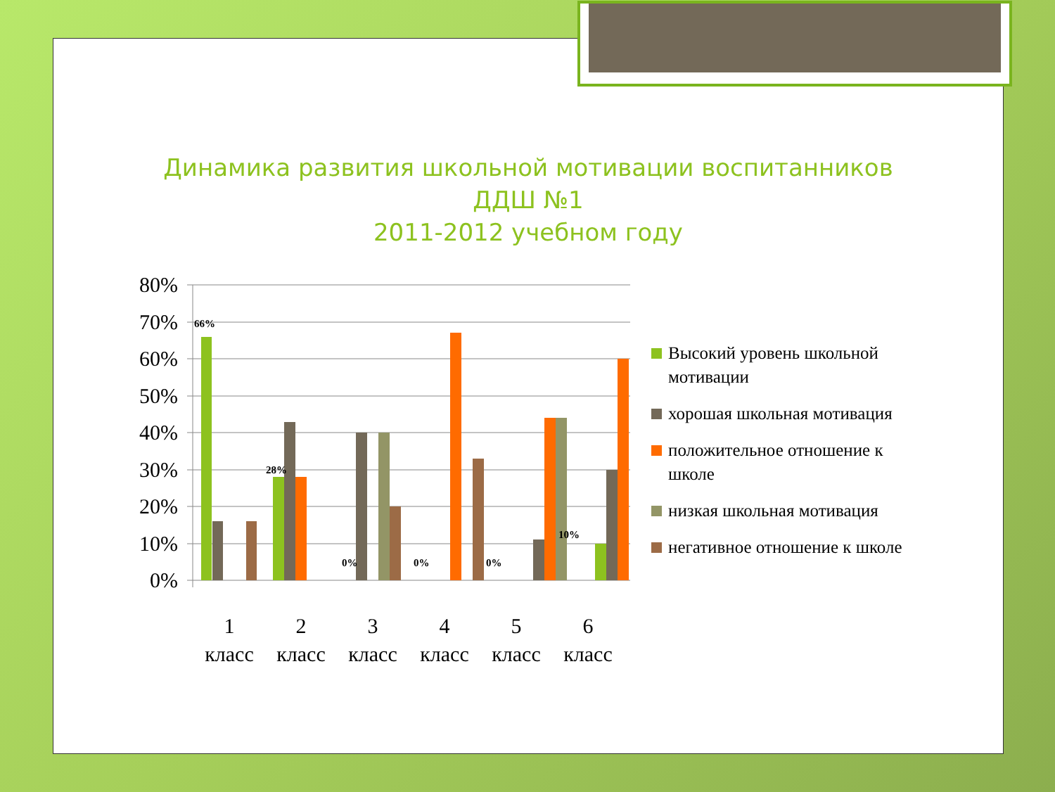Динамика развития школьной мотивации воспитанников
ДДШ №1
2011-2012 учебном году
80%
70%
60%
50%
40%
30%
20%
10%
0%
66%
28%
0%
0%
0%
10%
1
2
3
4
5
6
класс
класс
класс
класс
класс
класс
Высокий уровень школьной мотивации
хорошая школьная мотивация
положительное отношение к школе
низкая школьная мотивация
негативное отношение к школе